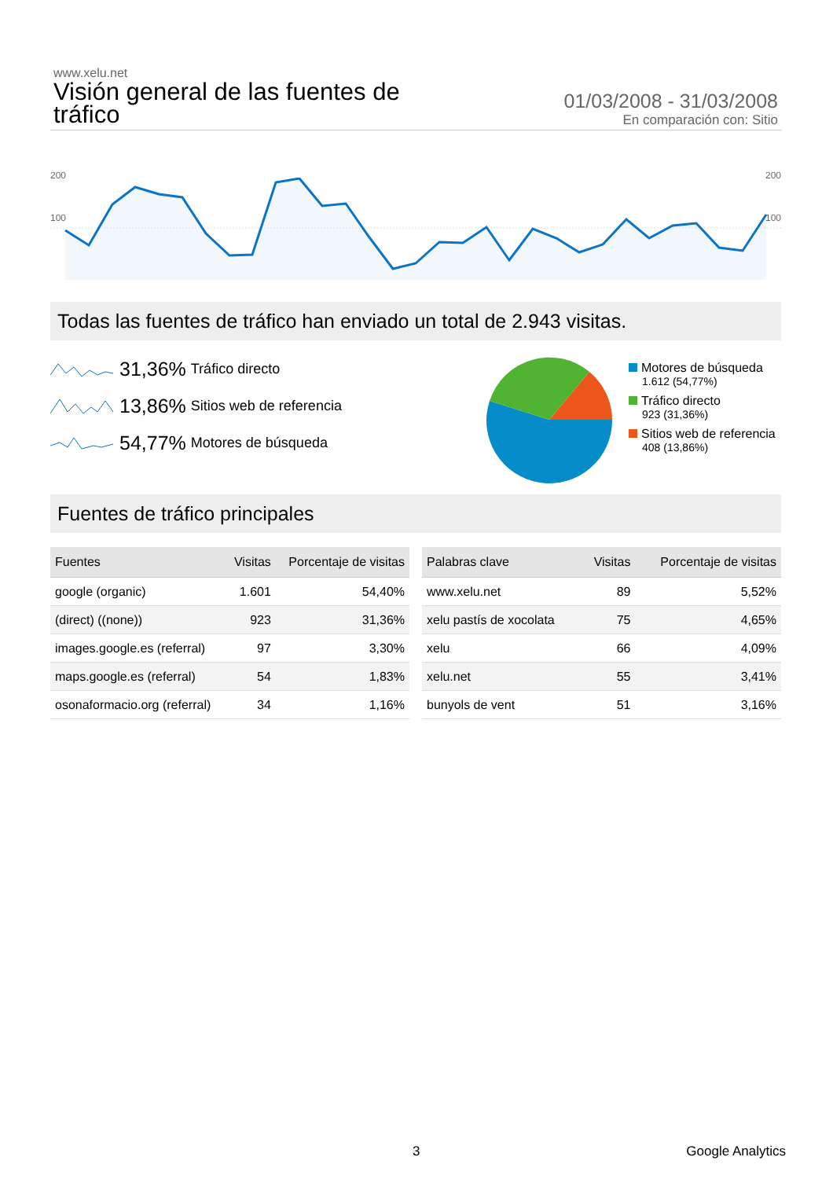www.xelu.net
Visión general de las fuentes de tráfico
01/03/2008 - 31/03/2008
En comparación con: Sitio
200 200
100 100
Todas las fuentes de tráfico han enviado un total de 2.943 visitas.
31,36% Tráfico directo
13,86% Sitios web de referencia
54,77% Motores de búsqueda
Motores de búsqueda
1.612 (54,77%)
Tráfico directo
923 (31,36%)
Sitios web de referencia
408 (13,86%)
Fuentes de tráfico principales
| Fuentes | Visitas | Porcentaje de visitas |
| --- | --- | --- |
| google (organic) | 1.601 | 54,40% |
| (direct) ((none)) | 923 | 31,36% |
| images.google.es (referral) | 97 | 3,30% |
| maps.google.es (referral) | 54 | 1,83% |
| osonaformacio.org (referral) | 34 | 1,16% |
| Palabras clave | Visitas | Porcentaje de visitas |
| --- | --- | --- |
| www.xelu.net | 89 | 5,52% |
| xelu pastís de xocolata | 75 | 4,65% |
| xelu | 66 | 4,09% |
| xelu.net | 55 | 3,41% |
| bunyols de vent | 51 | 3,16% |
3 Google Analytics